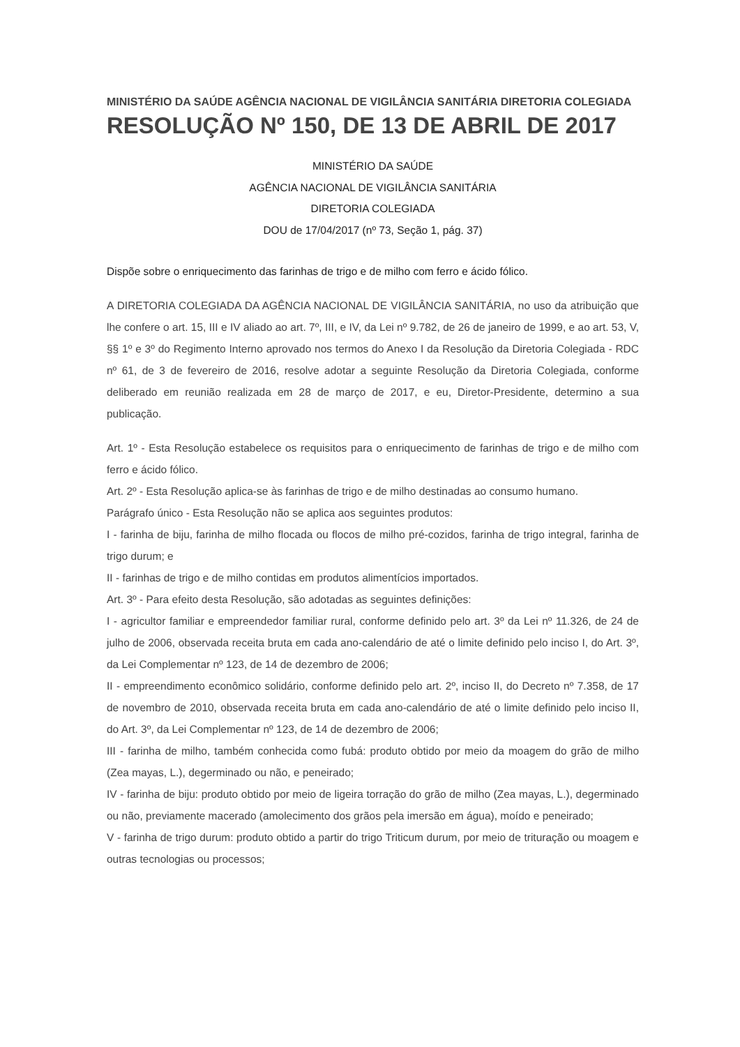MINISTÉRIO DA SAÚDE AGÊNCIA NACIONAL DE VIGILÂNCIA SANITÁRIA DIRETORIA COLEGIADA
RESOLUÇÃO Nº 150, DE 13 DE ABRIL DE 2017
MINISTÉRIO DA SAÚDE
AGÊNCIA NACIONAL DE VIGILÂNCIA SANITÁRIA
DIRETORIA COLEGIADA
DOU de 17/04/2017 (nº 73, Seção 1, pág. 37)
Dispõe sobre o enriquecimento das farinhas de trigo e de milho com ferro e ácido fólico.
A DIRETORIA COLEGIADA DA AGÊNCIA NACIONAL DE VIGILÂNCIA SANITÁRIA, no uso da atribuição que lhe confere o art. 15, III e IV aliado ao art. 7º, III, e IV, da Lei nº 9.782, de 26 de janeiro de 1999, e ao art. 53, V, §§ 1º e 3º do Regimento Interno aprovado nos termos do Anexo I da Resolução da Diretoria Colegiada - RDC nº 61, de 3 de fevereiro de 2016, resolve adotar a seguinte Resolução da Diretoria Colegiada, conforme deliberado em reunião realizada em 28 de março de 2017, e eu, Diretor-Presidente, determino a sua publicação.
Art. 1º - Esta Resolução estabelece os requisitos para o enriquecimento de farinhas de trigo e de milho com ferro e ácido fólico.
Art. 2º - Esta Resolução aplica-se às farinhas de trigo e de milho destinadas ao consumo humano.
Parágrafo único - Esta Resolução não se aplica aos seguintes produtos:
I - farinha de biju, farinha de milho flocada ou flocos de milho pré-cozidos, farinha de trigo integral, farinha de trigo durum; e
II - farinhas de trigo e de milho contidas em produtos alimentícios importados.
Art. 3º - Para efeito desta Resolução, são adotadas as seguintes definições:
I - agricultor familiar e empreendedor familiar rural, conforme definido pelo art. 3º da Lei nº 11.326, de 24 de julho de 2006, observada receita bruta em cada ano-calendário de até o limite definido pelo inciso I, do Art. 3º, da Lei Complementar nº 123, de 14 de dezembro de 2006;
II - empreendimento econômico solidário, conforme definido pelo art. 2º, inciso II, do Decreto nº 7.358, de 17 de novembro de 2010, observada receita bruta em cada ano-calendário de até o limite definido pelo inciso II, do Art. 3º, da Lei Complementar nº 123, de 14 de dezembro de 2006;
III - farinha de milho, também conhecida como fubá: produto obtido por meio da moagem do grão de milho (Zea mayas, L.), degerminado ou não, e peneirado;
IV - farinha de biju: produto obtido por meio de ligeira torração do grão de milho (Zea mayas, L.), degerminado ou não, previamente macerado (amolecimento dos grãos pela imersão em água), moído e peneirado;
V - farinha de trigo durum: produto obtido a partir do trigo Triticum durum, por meio de trituração ou moagem e outras tecnologias ou processos;